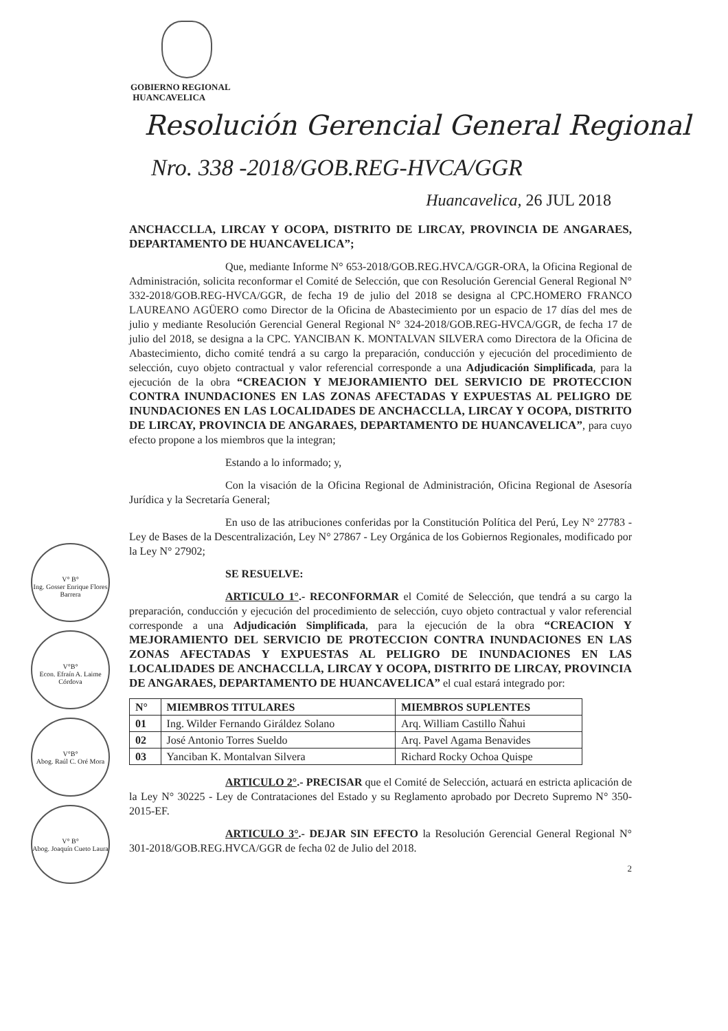GOBIERNO REGIONAL
HUANCAVELICA
Resolución Gerencial General Regional
Nro. 338 -2018/GOB.REG-HVCA/GGR
Huancavelica, 26 JUL 2018
ANCHACCLLA, LIRCAY Y OCOPA, DISTRITO DE LIRCAY, PROVINCIA DE ANGARAES, DEPARTAMENTO DE HUANCAVELICA”;
Que, mediante Informe N° 653-2018/GOB.REG.HVCA/GGR-ORA, la Oficina Regional de Administración, solicita reconformar el Comité de Selección, que con Resolución Gerencial General Regional N° 332-2018/GOB.REG-HVCA/GGR, de fecha 19 de julio del 2018 se designa al CPC.HOMERO FRANCO LAUREANO AGÜERO como Director de la Oficina de Abastecimiento por un espacio de 17 días del mes de julio y mediante Resolución Gerencial General Regional N° 324-2018/GOB.REG-HVCA/GGR, de fecha 17 de julio del 2018, se designa a la CPC. YANCIBAN K. MONTALVAN SILVERA como Directora de la Oficina de Abastecimiento, dicho comité tendrá a su cargo la preparación, conducción y ejecución del procedimiento de selección, cuyo objeto contractual y valor referencial corresponde a una Adjudicación Simplificada, para la ejecución de la obra “CREACION Y MEJORAMIENTO DEL SERVICIO DE PROTECCION CONTRA INUNDACIONES EN LAS ZONAS AFECTADAS Y EXPUESTAS AL PELIGRO DE INUNDACIONES EN LAS LOCALIDADES DE ANCHACCLLA, LIRCAY Y OCOPA, DISTRITO DE LIRCAY, PROVINCIA DE ANGARAES, DEPARTAMENTO DE HUANCAVELICA”, para cuyo efecto propone a los miembros que la integran;
Estando a lo informado; y,
Con la visación de la Oficina Regional de Administración, Oficina Regional de Asesoría Jurídica y la Secretaría General;
En uso de las atribuciones conferidas por la Constitución Política del Perú, Ley N° 27783 - Ley de Bases de la Descentralización, Ley N° 27867 - Ley Orgánica de los Gobiernos Regionales, modificado por la Ley N° 27902;
SE RESUELVE:
ARTICULO 1°.- RECONFORMAR el Comité de Selección, que tendrá a su cargo la preparación, conducción y ejecución del procedimiento de selección, cuyo objeto contractual y valor referencial corresponde a una Adjudicación Simplificada, para la ejecución de la obra “CREACION Y MEJORAMIENTO DEL SERVICIO DE PROTECCION CONTRA INUNDACIONES EN LAS ZONAS AFECTADAS Y EXPUESTAS AL PELIGRO DE INUNDACIONES EN LAS LOCALIDADES DE ANCHACCLLA, LIRCAY Y OCOPA, DISTRITO DE LIRCAY, PROVINCIA DE ANGARAES, DEPARTAMENTO DE HUANCAVELICA” el cual estará integrado por:
| N° | MIEMBROS TITULARES | MIEMBROS SUPLENTES |
| --- | --- | --- |
| 01 | Ing. Wilder Fernando Giráldez Solano | Arq. William Castillo Ñahui |
| 02 | José Antonio Torres Sueldo | Arq. Pavel Agama Benavides |
| 03 | Yanciban K. Montalvan Silvera | Richard Rocky Ochoa Quispe |
ARTICULO 2°.- PRECISAR que el Comité de Selección, actuará en estricta aplicación de la Ley N° 30225 - Ley de Contrataciones del Estado y su Reglamento aprobado por Decreto Supremo N° 350-2015-EF.
ARTICULO 3°.- DEJAR SIN EFECTO la Resolución Gerencial General Regional N° 301-2018/GOB.REG.HVCA/GGR de fecha 02 de Julio del 2018.
2
V° B°
Ing. Gosser Enrique Flores Barrera
V°B°
Econ. Efraín A. Laime Córdova
V°B°
Abog. Raúl C. Oré Mora
V° B°
Abog. Joaquín Cueto Laura